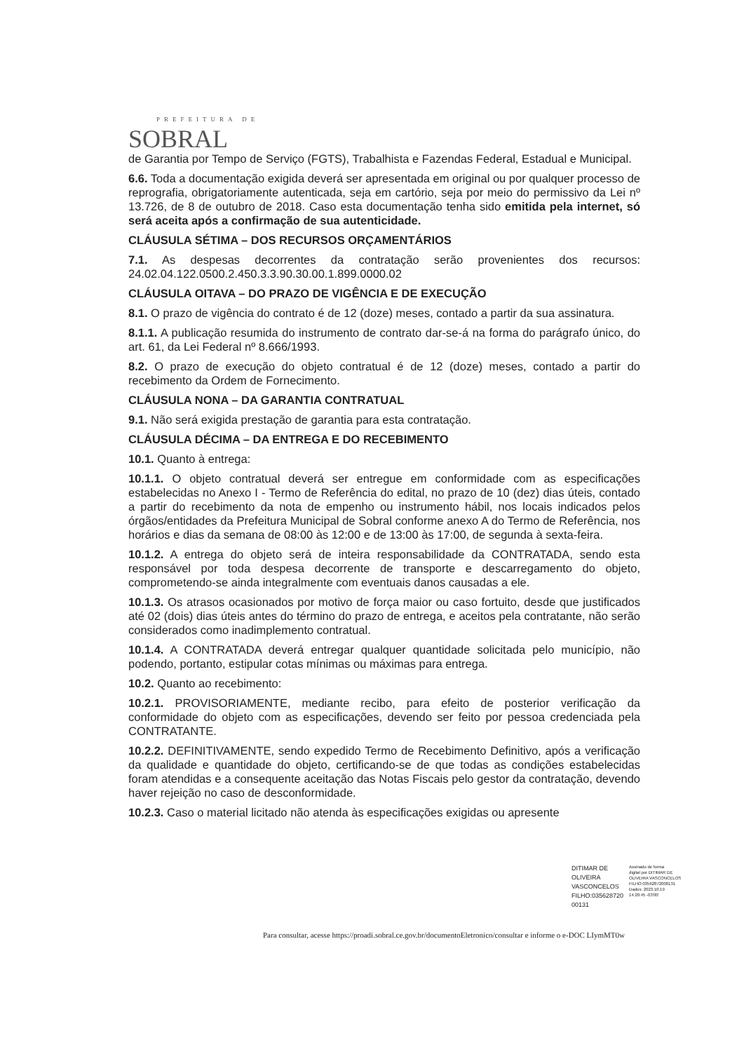PREFEITURA DE
SOBRAL
de Garantia por Tempo de Serviço (FGTS), Trabalhista e Fazendas Federal, Estadual e Municipal.
6.6. Toda a documentação exigida deverá ser apresentada em original ou por qualquer processo de reprografia, obrigatoriamente autenticada, seja em cartório, seja por meio do permissivo da Lei nº 13.726, de 8 de outubro de 2018. Caso esta documentação tenha sido emitida pela internet, só será aceita após a confirmação de sua autenticidade.
CLÁUSULA SÉTIMA – DOS RECURSOS ORÇAMENTÁRIOS
7.1. As despesas decorrentes da contratação serão provenientes dos recursos: 24.02.04.122.0500.2.450.3.3.90.30.00.1.899.0000.02
CLÁUSULA OITAVA – DO PRAZO DE VIGÊNCIA E DE EXECUÇÃO
8.1. O prazo de vigência do contrato é de 12 (doze) meses, contado a partir da sua assinatura.
8.1.1. A publicação resumida do instrumento de contrato dar-se-á na forma do parágrafo único, do art. 61, da Lei Federal nº 8.666/1993.
8.2. O prazo de execução do objeto contratual é de 12 (doze) meses, contado a partir do recebimento da Ordem de Fornecimento.
CLÁUSULA NONA – DA GARANTIA CONTRATUAL
9.1. Não será exigida prestação de garantia para esta contratação.
CLÁUSULA DÉCIMA – DA ENTREGA E DO RECEBIMENTO
10.1. Quanto à entrega:
10.1.1. O objeto contratual deverá ser entregue em conformidade com as especificações estabelecidas no Anexo I - Termo de Referência do edital, no prazo de 10 (dez) dias úteis, contado a partir do recebimento da nota de empenho ou instrumento hábil, nos locais indicados pelos órgãos/entidades da Prefeitura Municipal de Sobral conforme anexo A do Termo de Referência, nos horários e dias da semana de 08:00 às 12:00 e de 13:00 às 17:00, de segunda à sexta-feira.
10.1.2. A entrega do objeto será de inteira responsabilidade da CONTRATADA, sendo esta responsável por toda despesa decorrente de transporte e descarregamento do objeto, comprometendo-se ainda integralmente com eventuais danos causadas a ele.
10.1.3. Os atrasos ocasionados por motivo de força maior ou caso fortuito, desde que justificados até 02 (dois) dias úteis antes do término do prazo de entrega, e aceitos pela contratante, não serão considerados como inadimplemento contratual.
10.1.4. A CONTRATADA deverá entregar qualquer quantidade solicitada pelo município, não podendo, portanto, estipular cotas mínimas ou máximas para entrega.
10.2. Quanto ao recebimento:
10.2.1. PROVISORIAMENTE, mediante recibo, para efeito de posterior verificação da conformidade do objeto com as especificações, devendo ser feito por pessoa credenciada pela CONTRATANTE.
10.2.2. DEFINITIVAMENTE, sendo expedido Termo de Recebimento Definitivo, após a verificação da qualidade e quantidade do objeto, certificando-se de que todas as condições estabelecidas foram atendidas e a consequente aceitação das Notas Fiscais pelo gestor da contratação, devendo haver rejeição no caso de desconformidade.
10.2.3. Caso o material licitado não atenda às especificações exigidas ou apresente
DITIMAR DE
OLIVEIRA
VASCONCELOS
FILHO:035628720
00131
Assinado de forma
digital por DITIMAR DE
OLIVEIRA VASCONCELOS
FILHO:03562872000131
Dados: 2023.10.19
14:20:45 -03'00'
Para consultar, acesse https://proadi.sobral.ce.gov.br/documentoEletronico/consultar e informe o e-DOC LIymMT0w